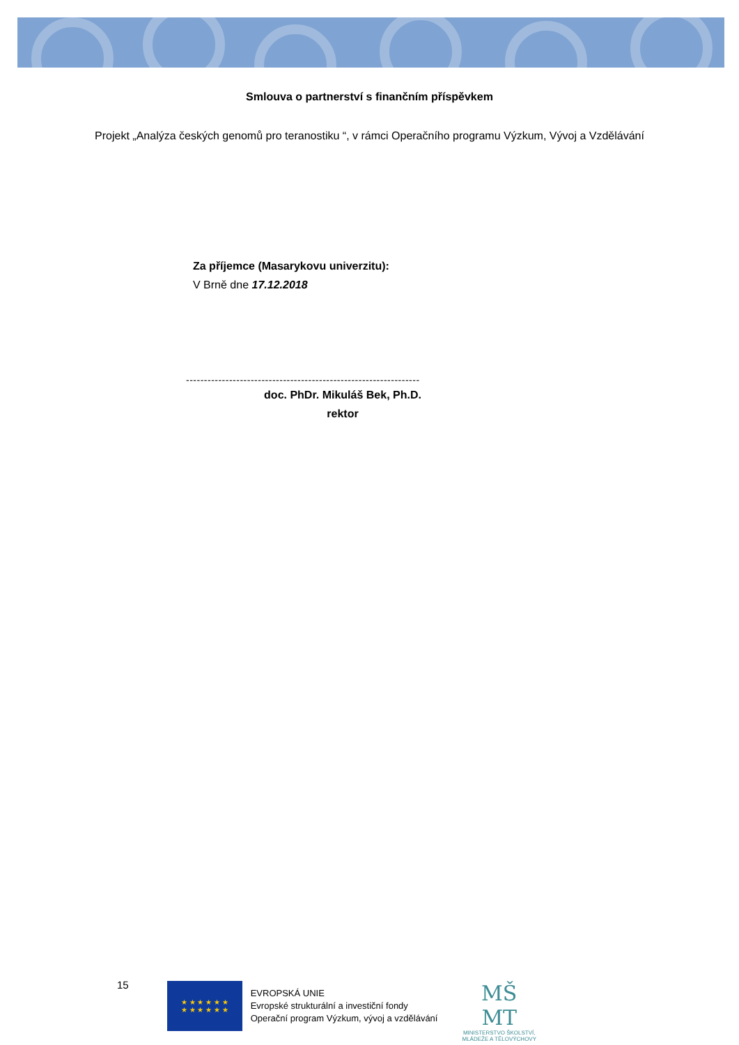Smlouva o partnerství s finančním příspěvkem
Projekt „Analýza českých genomů pro teranostiku “, v rámci Operačního programu Výzkum, Vývoj a Vzdělávání
Za příjemce (Masarykovu univerzitu):
V Brně dne 17.12.2018
-----------------------------------------------------------------
doc. PhDr. Mikuláš Bek, Ph.D.
rektor
15
★ ★ ★ ★ ★ ★
★ ★ ★ ★ ★ ★
EVROPSKÁ UNIE
Evropské strukturální a investiční fondy
Operační program Výzkum, vývoj a vzdělávání
MŠ
MT
MINISTERSTVO ŠKOLSTVÍ,
MLÁDEŽE A TĚLOVÝCHOVY